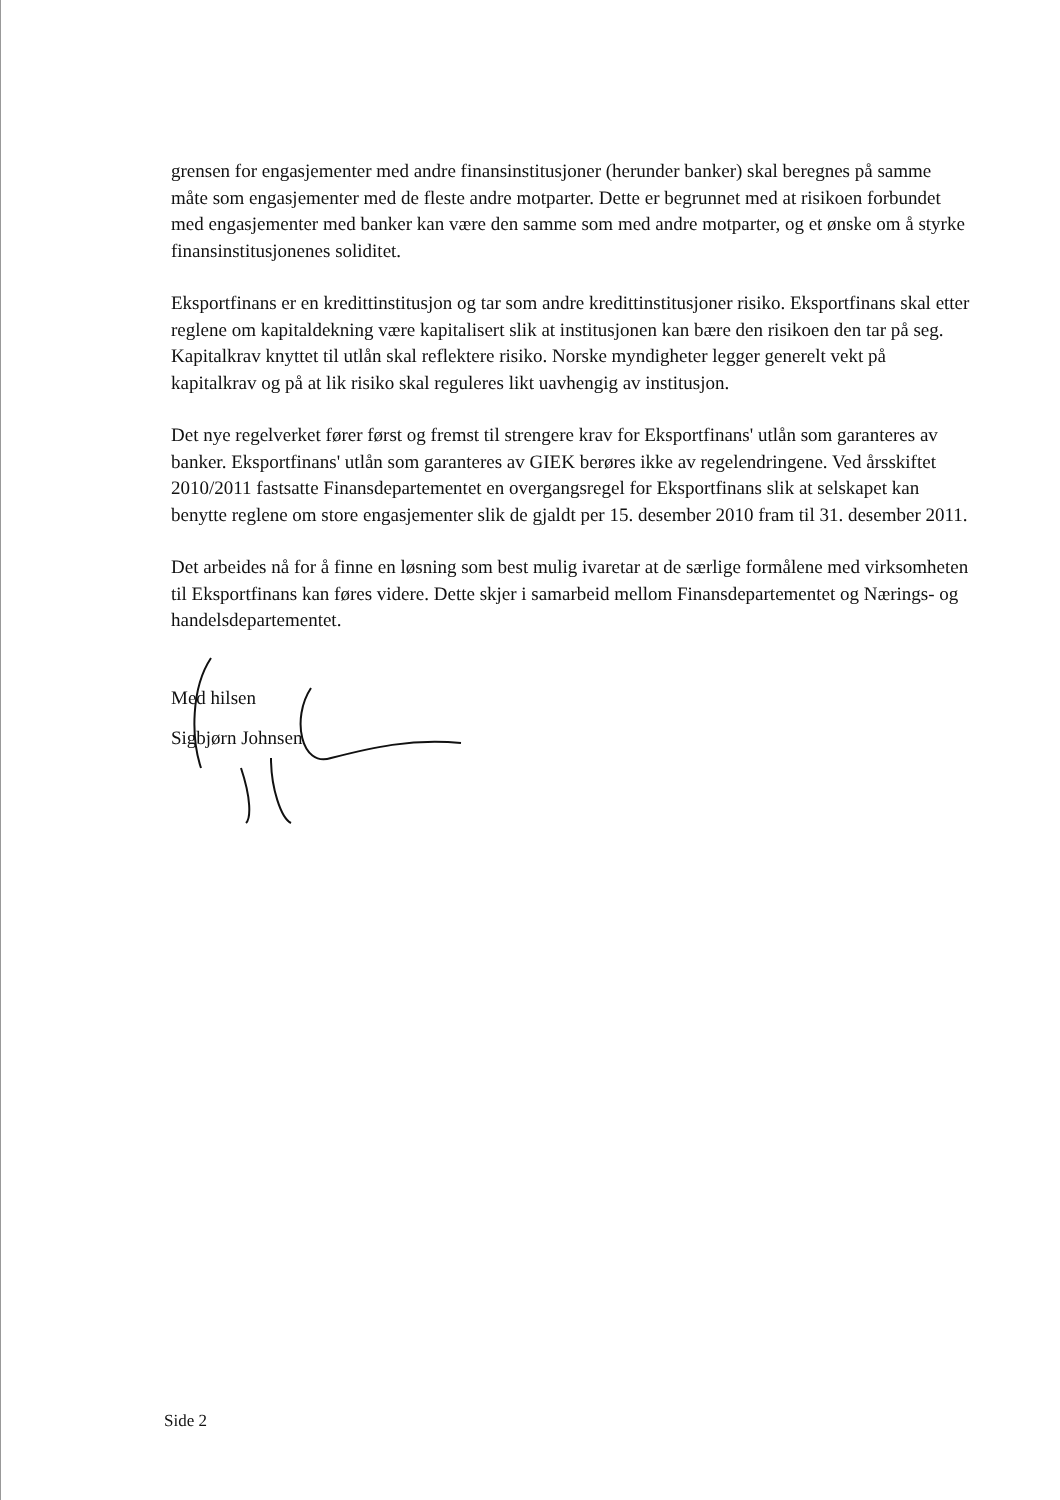grensen for engasjementer med andre finansinstitusjoner (herunder banker) skal beregnes på samme måte som engasjementer med de fleste andre motparter. Dette er begrunnet med at risikoen forbundet med engasjementer med banker kan være den samme som med andre motparter, og et ønske om å styrke finansinstitusjonenes soliditet.
Eksportfinans er en kredittinstitusjon og tar som andre kredittinstitusjoner risiko. Eksportfinans skal etter reglene om kapitaldekning være kapitalisert slik at institusjonen kan bære den risikoen den tar på seg. Kapitalkrav knyttet til utlån skal reflektere risiko. Norske myndigheter legger generelt vekt på kapitalkrav og på at lik risiko skal reguleres likt uavhengig av institusjon.
Det nye regelverket fører først og fremst til strengere krav for Eksportfinans' utlån som garanteres av banker. Eksportfinans' utlån som garanteres av GIEK berøres ikke av regelendringene. Ved årsskiftet 2010/2011 fastsatte Finansdepartementet en overgangsregel for Eksportfinans slik at selskapet kan benytte reglene om store engasjementer slik de gjaldt per 15. desember 2010 fram til 31. desember 2011.
Det arbeides nå for å finne en løsning som best mulig ivaretar at de særlige formålene med virksomheten til Eksportfinans kan føres videre. Dette skjer i samarbeid mellom Finansdepartementet og Nærings- og handelsdepartementet.
Med hilsen
Sigbjørn Johnsen
Side 2